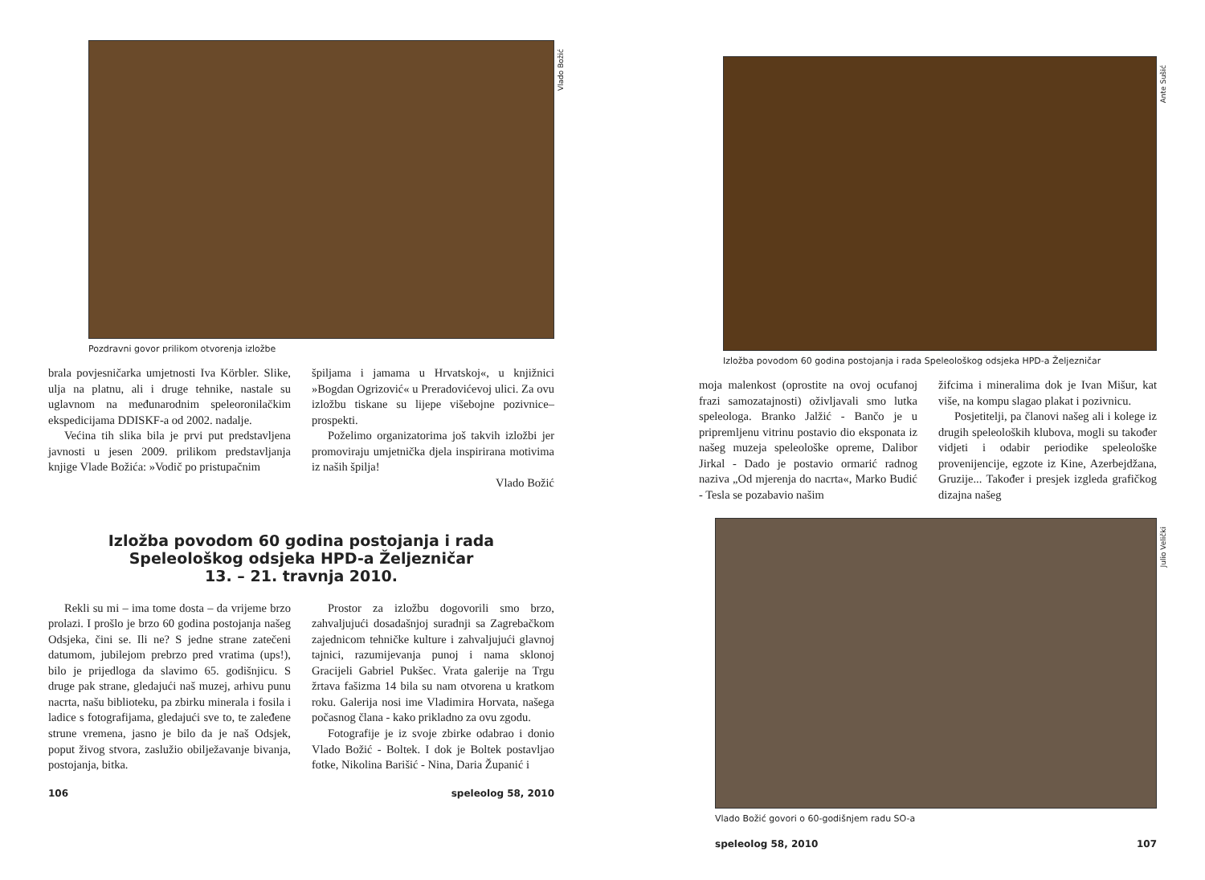Vlado Božić
Pozdravni govor prilikom otvorenja izložbe
brala povjesničarka umjetnosti Iva Körbler. Slike, ulja na platnu, ali i druge tehnike, nastale su uglavnom na međunarodnim speleoronilačkim ekspedicijama DDISKF-a od 2002. nadalje.
Većina tih slika bila je prvi put predstavljena javnosti u jesen 2009. prilikom predstavljanja knjige Vlade Božića: »Vodič po pristupačnim
špiljama i jamama u Hrvatskoj«, u knjižnici »Bogdan Ogrizović« u Preradovićevoj ulici. Za ovu izložbu tiskane su lijepe višebojne pozivnice–prospekti.
Poželimo organizatorima još takvih izložbi jer promoviraju umjetnička djela inspirirana motivima iz naših špilja!
Vlado Božić
Izložba povodom 60 godina postojanja i rada
Speleološkog odsjeka HPD-a Željezničar
13. – 21. travnja 2010.
Rekli su mi – ima tome dosta – da vrijeme brzo prolazi. I prošlo je brzo 60 godina postojanja našeg Odsjeka, čini se. Ili ne? S jedne strane zatečeni datumom, jubilejom prebrzo pred vratima (ups!), bilo je prijedloga da slavimo 65. godišnjicu. S druge pak strane, gledajući naš muzej, arhivu punu nacrta, našu biblioteku, pa zbirku minerala i fosila i ladice s fotografijama, gledajući sve to, te zaleđene strune vremena, jasno je bilo da je naš Odsjek, poput živog stvora, zaslužio obilježavanje bivanja, postojanja, bitka.
Prostor za izložbu dogovorili smo brzo, zahvaljujući dosadašnjoj suradnji sa Zagrebačkom zajednicom tehničke kulture i zahvaljujući glavnoj tajnici, razumijevanja punoj i nama sklonoj Gracijeli Gabriel Pukšec. Vrata galerije na Trgu žrtava fašizma 14 bila su nam otvorena u kratkom roku. Galerija nosi ime Vladimira Horvata, našega počasnog člana - kako prikladno za ovu zgodu.
Fotografije je iz svoje zbirke odabrao i donio Vlado Božić - Boltek. I dok je Boltek postavljao fotke, Nikolina Barišić - Nina, Daria Županić i
106 speleolog 58, 2010
Ante Sušić
Izložba povodom 60 godina postojanja i rada Speleološkog odsjeka HPD-a Željezničar
moja malenkost (oprostite na ovoj ocufanoj frazi samozatajnosti) oživljavali smo lutka speleologa. Branko Jalžić - Bančo je u pripremljenu vitrinu postavio dio eksponata iz našeg muzeja speleološke opreme, Dalibor Jirkal - Dado je postavio ormarić radnog naziva „Od mjerenja do nacrta«, Marko Budić - Tesla se pozabavio našim
žifcima i mineralima dok je Ivan Mišur, kat više, na kompu slagao plakat i pozivnicu.
Posjetitelji, pa članovi našeg ali i kolege iz drugih speleoloških klubova, mogli su također vidjeti i odabir periodike speleološke provenijencije, egzote iz Kine, Azerbejdžana, Gruzije... Također i presjek izgleda grafičkog dizajna našeg
Julio Velički
Vlado Božić govori o 60-godišnjem radu SO-a
speleolog 58, 2010 107